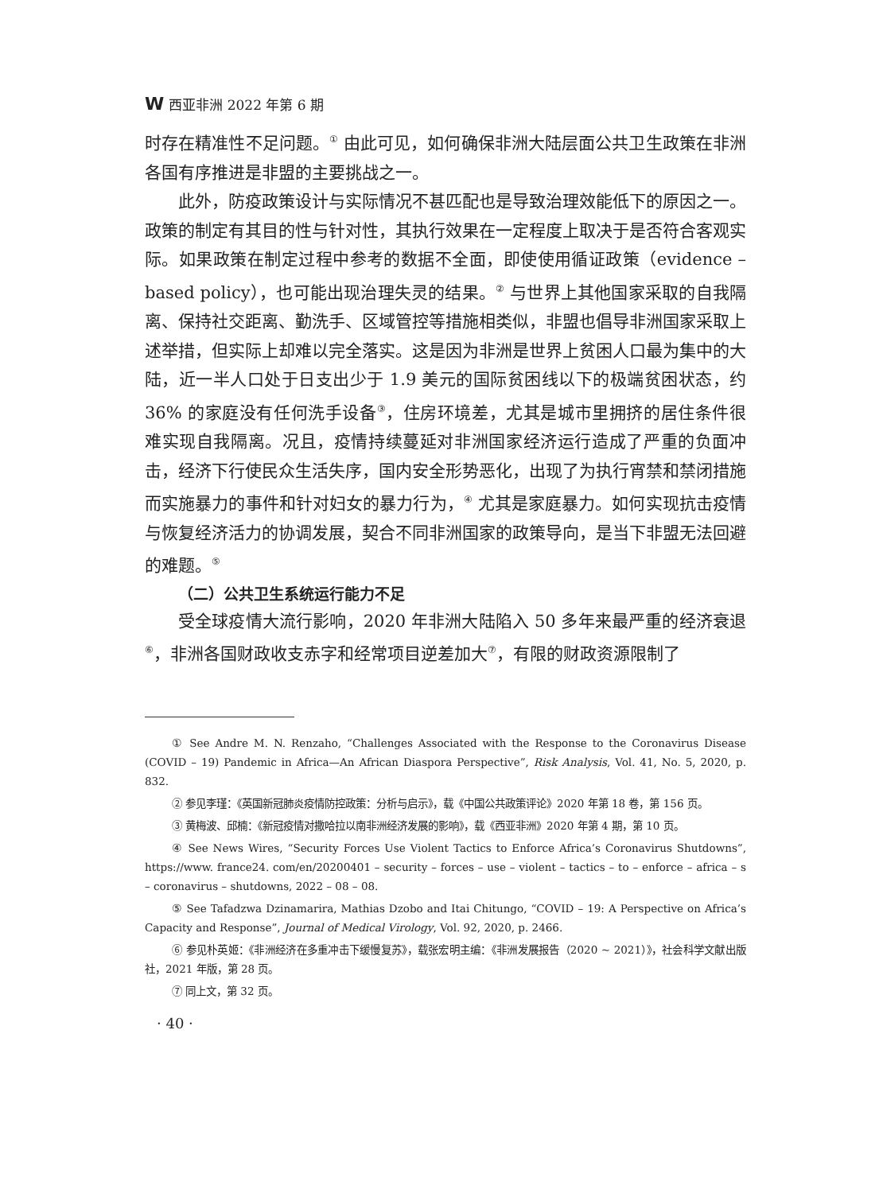W西亚非洲 2022 年第 6 期
时存在精准性不足问题。<sup>①</sup> 由此可见，如何确保非洲大陆层面公共卫生政策在非洲各国有序推进是非盟的主要挑战之一。
此外，防疫政策设计与实际情况不甚匹配也是导致治理效能低下的原因之一。政策的制定有其目的性与针对性，其执行效果在一定程度上取决于是否符合客观实际。如果政策在制定过程中参考的数据不全面，即使使用循证政策（evidence – based policy），也可能出现治理失灵的结果。<sup>②</sup> 与世界上其他国家采取的自我隔离、保持社交距离、勤洗手、区域管控等措施相类似，非盟也倡导非洲国家采取上述举措，但实际上却难以完全落实。这是因为非洲是世界上贫困人口最为集中的大陆，近一半人口处于日支出少于 1.9 美元的国际贫困线以下的极端贫困状态，约 36% 的家庭没有任何洗手设备<sup>③</sup>，住房环境差，尤其是城市里拥挤的居住条件很难实现自我隔离。况且，疫情持续蔓延对非洲国家经济运行造成了严重的负面冲击，经济下行使民众生活失序，国内安全形势恶化，出现了为执行宵禁和禁闭措施而实施暴力的事件和针对妇女的暴力行为，<sup>④</sup> 尤其是家庭暴力。如何实现抗击疫情与恢复经济活力的协调发展，契合不同非洲国家的政策导向，是当下非盟无法回避的难题。<sup>⑤</sup>
（二）公共卫生系统运行能力不足
受全球疫情大流行影响，2020 年非洲大陆陷入 50 多年来最严重的经济衰退<sup>⑥</sup>，非洲各国财政收支赤字和经常项目逆差加大<sup>⑦</sup>，有限的财政资源限制了
① See Andre M. N. Renzaho, “Challenges Associated with the Response to the Coronavirus Disease (COVID – 19) Pandemic in Africa—An African Diaspora Perspective”, Risk Analysis, Vol. 41, No. 5, 2020, p. 832.
② 参见李瑾：《英国新冠肺炎疫情防控政策：分析与启示》，载《中国公共政策评论》2020 年第 18 卷，第 156 页。
③ 黄梅波、邱楠：《新冠疫情对撒哈拉以南非洲经济发展的影响》，载《西亚非洲》2020 年第 4 期，第 10 页。
④ See News Wires, “Security Forces Use Violent Tactics to Enforce Africa’s Coronavirus Shutdowns”, https://www. france24. com/en/20200401 – security – forces – use – violent – tactics – to – enforce – africa – s – coronavirus – shutdowns, 2022 – 08 – 08.
⑤ See Tafadzwa Dzinamarira, Mathias Dzobo and Itai Chitungo, “COVID – 19: A Perspective on Africa’s Capacity and Response”, Journal of Medical Virology, Vol. 92, 2020, p. 2466.
⑥ 参见朴英姬：《非洲经济在多重冲击下缓慢复苏》，载张宏明主编：《非洲发展报告（2020 ~ 2021）》，社会科学文献出版社，2021 年版，第 28 页。
⑦ 同上文，第 32 页。
· 40 ·